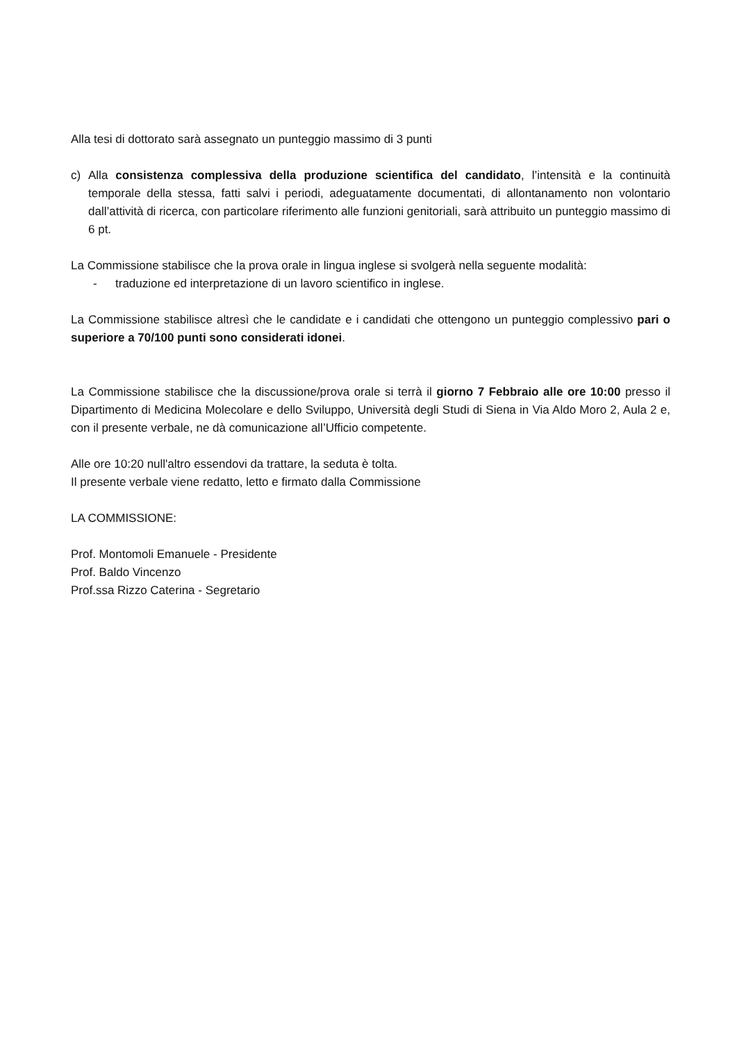Alla tesi di dottorato sarà assegnato un punteggio massimo di 3 punti
c) Alla consistenza complessiva della produzione scientifica del candidato, l’intensità e la continuità temporale della stessa, fatti salvi i periodi, adeguatamente documentati, di allontanamento non volontario dall’attività di ricerca, con particolare riferimento alle funzioni genitoriali, sarà attribuito un punteggio massimo di 6 pt.
La Commissione stabilisce che la prova orale in lingua inglese si svolgerà nella seguente modalità:
- traduzione ed interpretazione di un lavoro scientifico in inglese.
La Commissione stabilisce altresì che le candidate e i candidati che ottengono un punteggio complessivo pari o superiore a 70/100 punti sono considerati idonei.
La Commissione stabilisce che la discussione/prova orale si terrà il giorno 7 Febbraio alle ore 10:00 presso il Dipartimento di Medicina Molecolare e dello Sviluppo, Università degli Studi di Siena in Via Aldo Moro 2, Aula 2 e, con il presente verbale, ne dà comunicazione all’Ufficio competente.
Alle ore 10:20 null'altro essendovi da trattare, la seduta è tolta.
Il presente verbale viene redatto, letto e firmato dalla Commissione
LA COMMISSIONE:
Prof. Montomoli Emanuele - Presidente
Prof. Baldo Vincenzo
Prof.ssa Rizzo Caterina - Segretario